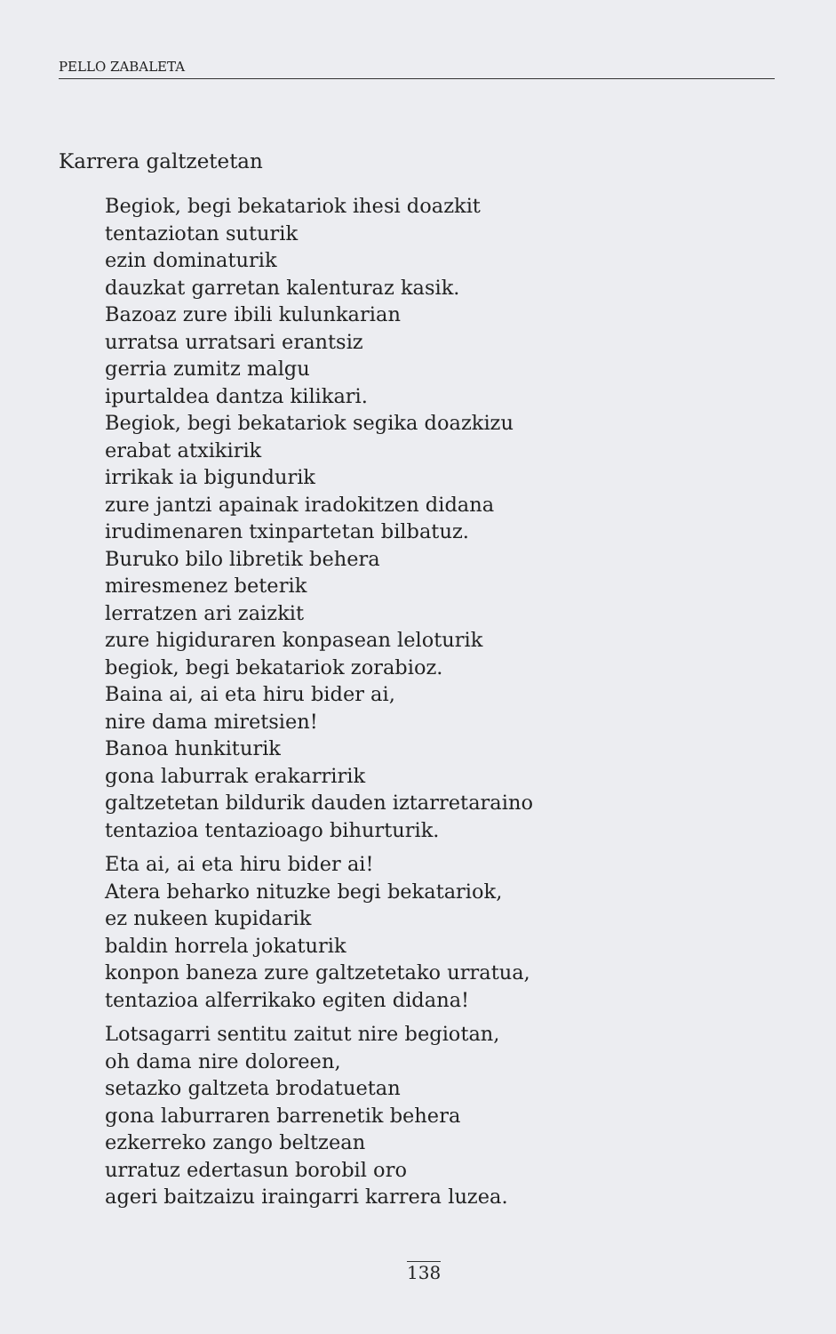PELLO ZABALETA
Karrera galtzetetan
Begiok, begi bekatariok ihesi doazkit
tentaziotan suturik
ezin dominaturik
dauzkat garretan kalenturaz kasik.
Bazoaz zure ibili kulunkarian
urratsa urratsari erantsiz
gerria zumitz malgu
ipurtaldea dantza kilikari.
Begiok, begi bekatariok segika doazkizu
erabat atxikirik
irrikak ia bigundurik
zure jantzi apainak iradokitzen didana
irudimenaren txinpartetan bilbatuz.
Buruko bilo libretik behera
miresmenez beterik
lerratzen ari zaizkit
zure higiduraren konpasean leloturik
begiok, begi bekatariok zorabioz.
Baina ai, ai eta hiru bider ai,
nire dama miretsien!
Banoa hunkiturik
gona laburrak erakarririk
galtzetetan bildurik dauden iztarretaraino
tentazioa tentazioago bihurturik.
Eta ai, ai eta hiru bider ai!
Atera beharko nituzke begi bekatariok,
ez nukeen kupidarik
baldin horrela jokaturik
konpon baneza zure galtzetetako urratua,
tentazioa alferrikako egiten didana!
Lotsagarri sentitu zaitut nire begiotan,
oh dama nire doloreen,
setazko galtzeta brodatuetan
gona laburraren barrenetik behera
ezkerreko zango beltzean
urratuz edertasun borobil oro
ageri baitzaizu iraingarri karrera luzea.
138